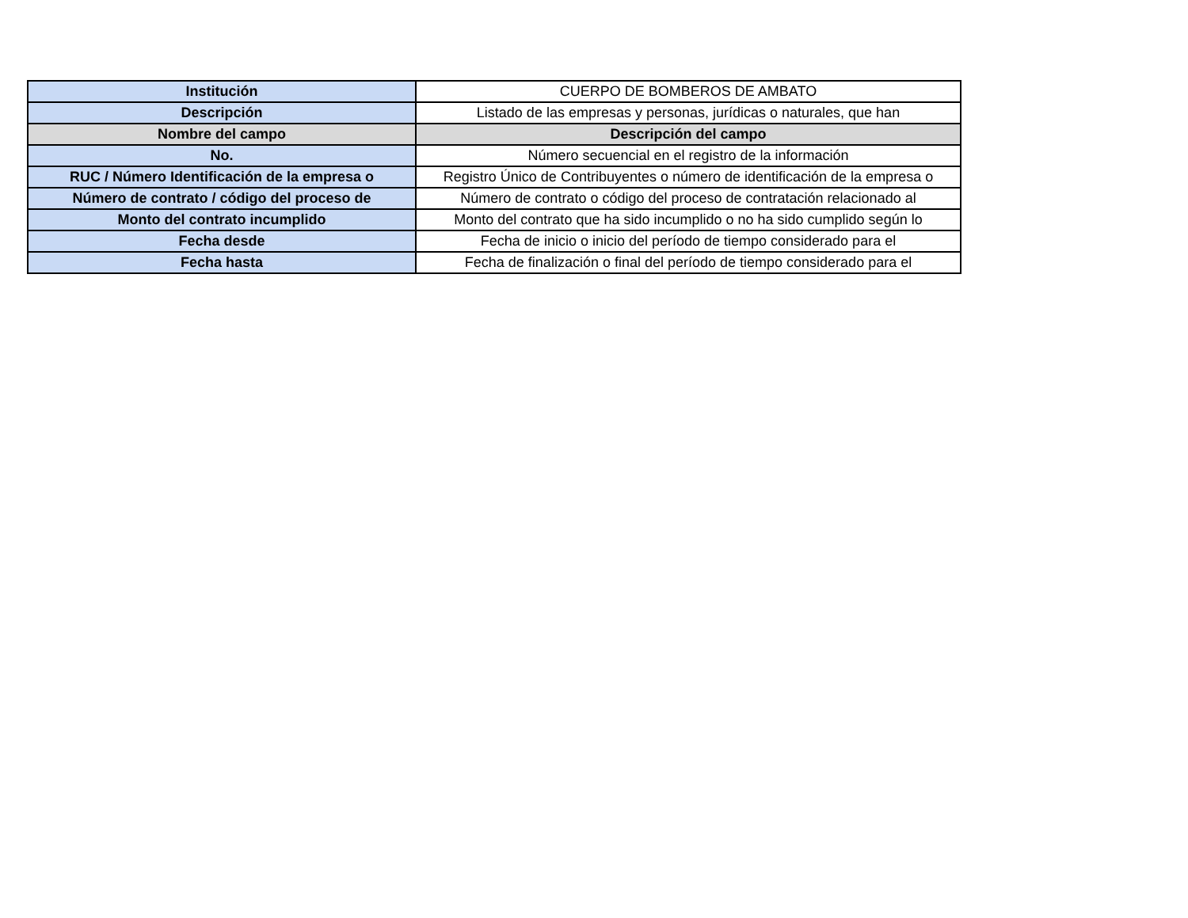| Institución | CUERPO DE BOMBEROS DE AMBATO |
| Descripción | Listado de las empresas y personas, jurídicas o naturales, que han |
| Nombre del campo | Descripción del campo |
| No. | Número secuencial en el registro de la información |
| RUC / Número Identificación de la empresa o | Registro Único de Contribuyentes o número de identificación de la empresa o |
| Número de contrato / código del proceso de | Número de contrato o código del proceso de contratación relacionado al |
| Monto del contrato incumplido | Monto del contrato que ha sido incumplido o no ha sido cumplido según lo |
| Fecha desde | Fecha de inicio o inicio del período de tiempo considerado para el |
| Fecha hasta | Fecha de finalización o final del período de tiempo considerado para el |